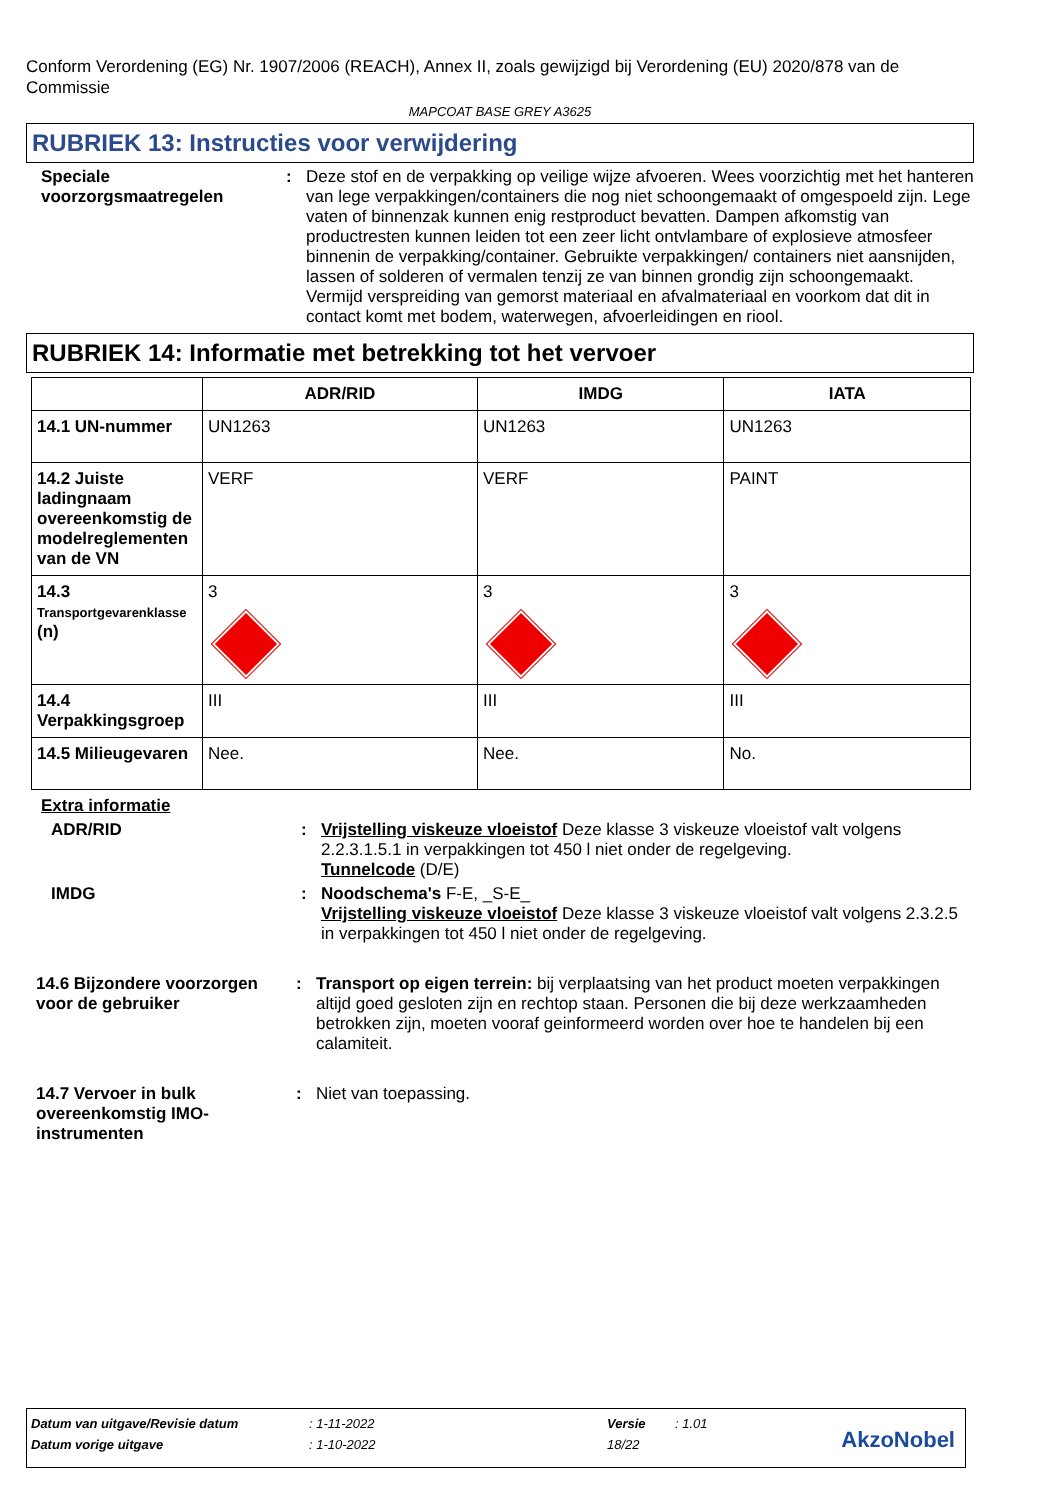Conform Verordening (EG) Nr. 1907/2006 (REACH), Annex II, zoals gewijzigd bij Verordening (EU) 2020/878 van de Commissie
MAPCOAT BASE GREY A3625
RUBRIEK 13: Instructies voor verwijdering
Speciale voorzorgsmaatregelen
:
Deze stof en de verpakking op veilige wijze afvoeren. Wees voorzichtig met het hanteren van lege verpakkingen/containers die nog niet schoongemaakt of omgespoeld zijn. Lege vaten of binnenzak kunnen enig restproduct bevatten. Dampen afkomstig van productresten kunnen leiden tot een zeer licht ontvlambare of explosieve atmosfeer binnenin de verpakking/container. Gebruikte verpakkingen/ containers niet aansnijden, lassen of solderen of vermalen tenzij ze van binnen grondig zijn schoongemaakt. Vermijd verspreiding van gemorst materiaal en afvalmateriaal en voorkom dat dit in contact komt met bodem, waterwegen, afvoerleidingen en riool.
RUBRIEK 14: Informatie met betrekking tot het vervoer
| | ADR/RID | IMDG | IATA |
| --- | --- | --- | --- |
| 14.1 UN-nummer | UN1263 | UN1263 | UN1263 |
| 14.2 Juiste ladingnaam overeenkomstig de modelreglementen van de VN | VERF | VERF | PAINT |
| 14.3 Transportgevarenklasse (n) | 3 | 3 | 3 |
| 14.4 Verpakkingsgroep | III | III | III |
| 14.5 Milieugevaren | Nee. | Nee. | No. |
Extra informatie
ADR/RID :
Vrijstelling viskeuze vloeistof Deze klasse 3 viskeuze vloeistof valt volgens 2.2.3.1.5.1 in verpakkingen tot 450 l niet onder de regelgeving.
Tunnelcode (D/E)
IMDG :
Noodschema's F-E, _S-E_
Vrijstelling viskeuze vloeistof Deze klasse 3 viskeuze vloeistof valt volgens 2.3.2.5 in verpakkingen tot 450 l niet onder de regelgeving.
14.6 Bijzondere voorzorgen voor de gebruiker
:
Transport op eigen terrein: bij verplaatsing van het product moeten verpakkingen altijd goed gesloten zijn en rechtop staan. Personen die bij deze werkzaamheden betrokken zijn, moeten vooraf geinformeerd worden over hoe te handelen bij een calamiteit.
14.7 Vervoer in bulk overeenkomstig IMO-instrumenten
:
Niet van toepassing.
| Datum van uitgave/Revisie datum | : 1-11-2022 | Versie | : 1.01 |
| Datum vorige uitgave | : 1-10-2022 | 18/22 | |
AkzoNobel